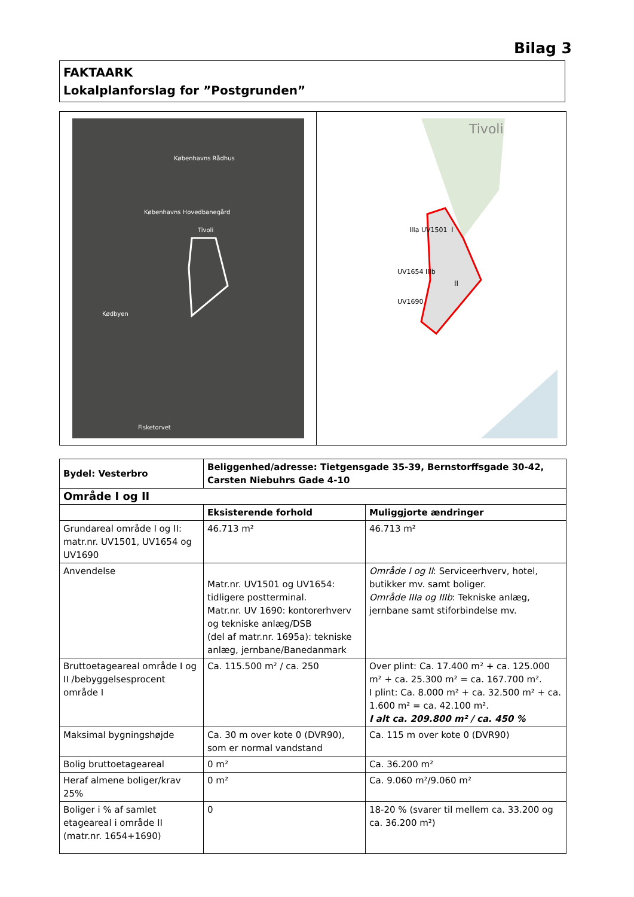Bilag 3
FAKTAARK
Lokalplanforslag for ”Postgrunden”
Københavns Rådhus
Tivoli
Københavns Hovedbanegård
Kødbyen
Fisketorvet
Tivoli
I
II
IIIa UV1501
UV1654 IIIb
UV1690
| Bydel: Vesterbro | Beliggenhed/adresse: Tietgensgade 35-39, Bernstorffsgade 30-42, Carsten Niebuhrs Gade 4-10 | |
| Område I og II | | |
| | Eksisterende forhold | Muliggjorte ændringer |
| Grundareal område I og II: matr.nr. UV1501, UV1654 og UV1690 | 46.713 m² | 46.713 m² |
| Anvendelse | Matr.nr. UV1501 og UV1654: tidligere postterminal. Matr.nr. UV 1690: kontorerhverv og tekniske anlæg/DSB (del af matr.nr. 1695a): tekniske anlæg, jernbane/Banedanmark | Område I og II : Serviceerhverv, hotel, butikker mv. samt boliger. Område IIIa og IIIb : Tekniske anlæg, jernbane samt stiforbindelse mv. |
| Bruttoetageareal område I og II /bebyggelsesprocent område I | Ca. 115.500 m² / ca. 250 | Over plint: Ca. 17.400 m² + ca. 125.000 m² + ca. 25.300 m² = ca. 167.700 m². I plint: Ca. 8.000 m² + ca. 32.500 m² + ca. 1.600 m² = ca. 42.100 m². I alt ca. 209.800 m² / ca. 450 % |
| Maksimal bygningshøjde | Ca. 30 m over kote 0 (DVR90), som er normal vandstand | Ca. 115 m over kote 0 (DVR90) |
| Bolig bruttoetageareal | 0 m² | Ca. 36.200 m² |
| Heraf almene boliger/krav 25% | 0 m² | Ca. 9.060 m²/9.060 m² |
| Boliger i % af samlet etageareal i område II (matr.nr. 1654+1690) | 0 | 18-20 % (svarer til mellem ca. 33.200 og ca. 36.200 m²) |